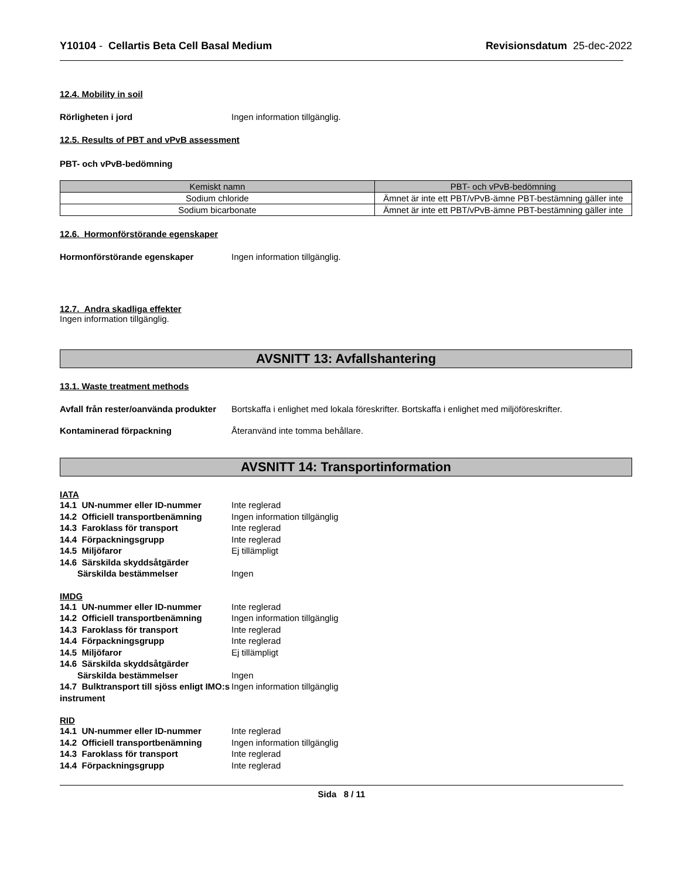Y10104 - Cellartis Beta Cell Basal Medium
Revisionsdatum 25-dec-2022
12.4. Mobility in soil
Rörligheten i jord Ingen information tillgänglig.
12.5. Results of PBT and vPvB assessment
PBT- och vPvB-bedömning
| Kemiskt namn | PBT- och vPvB-bedömning |
| --- | --- |
| Sodium chloride | Ämnet är inte ett PBT/vPvB-ämne PBT-bestämning gäller inte |
| Sodium bicarbonate | Ämnet är inte ett PBT/vPvB-ämne PBT-bestämning gäller inte |
12.6. Hormonförstörande egenskaper
Hormonförstörande egenskaper Ingen information tillgänglig.
12.7. Andra skadliga effekter
Ingen information tillgänglig.
AVSNITT 13: Avfallshantering
13.1. Waste treatment methods
Avfall från rester/oanvända produkter
Bortskaffa i enlighet med lokala föreskrifter. Bortskaffa i enlighet med miljöföreskrifter.
Kontaminerad förpackning Återanvänd inte tomma behållare.
AVSNITT 14: Transportinformation
IATA
14.1 UN-nummer eller ID-nummer Inte reglerad
14.2 Officiell transportbenämning
Ingen information tillgänglig
14.3 Faroklass för transport Inte reglerad
14.4 Förpackningsgrupp Inte reglerad
14.5 Miljöfaror Ej tillämpligt
14.6 Särskilda skyddsåtgärder
Särskilda bestämmelser Ingen
IMDG
14.1 UN-nummer eller ID-nummer Inte reglerad
14.2 Officiell transportbenämning
Ingen information tillgänglig
14.3 Faroklass för transport Inte reglerad
14.4 Förpackningsgrupp Inte reglerad
14.5 Miljöfaror Ej tillämpligt
14.6 Särskilda skyddsåtgärder
Särskilda bestämmelser Ingen
14.7 Bulktransport till sjöss enligt IMO:s instrument
Ingen information tillgänglig
RID
14.1 UN-nummer eller ID-nummer Inte reglerad
14.2 Officiell transportbenämning
Ingen information tillgänglig
14.3 Faroklass för transport Inte reglerad
14.4 Förpackningsgrupp Inte reglerad
Sida 8 / 11